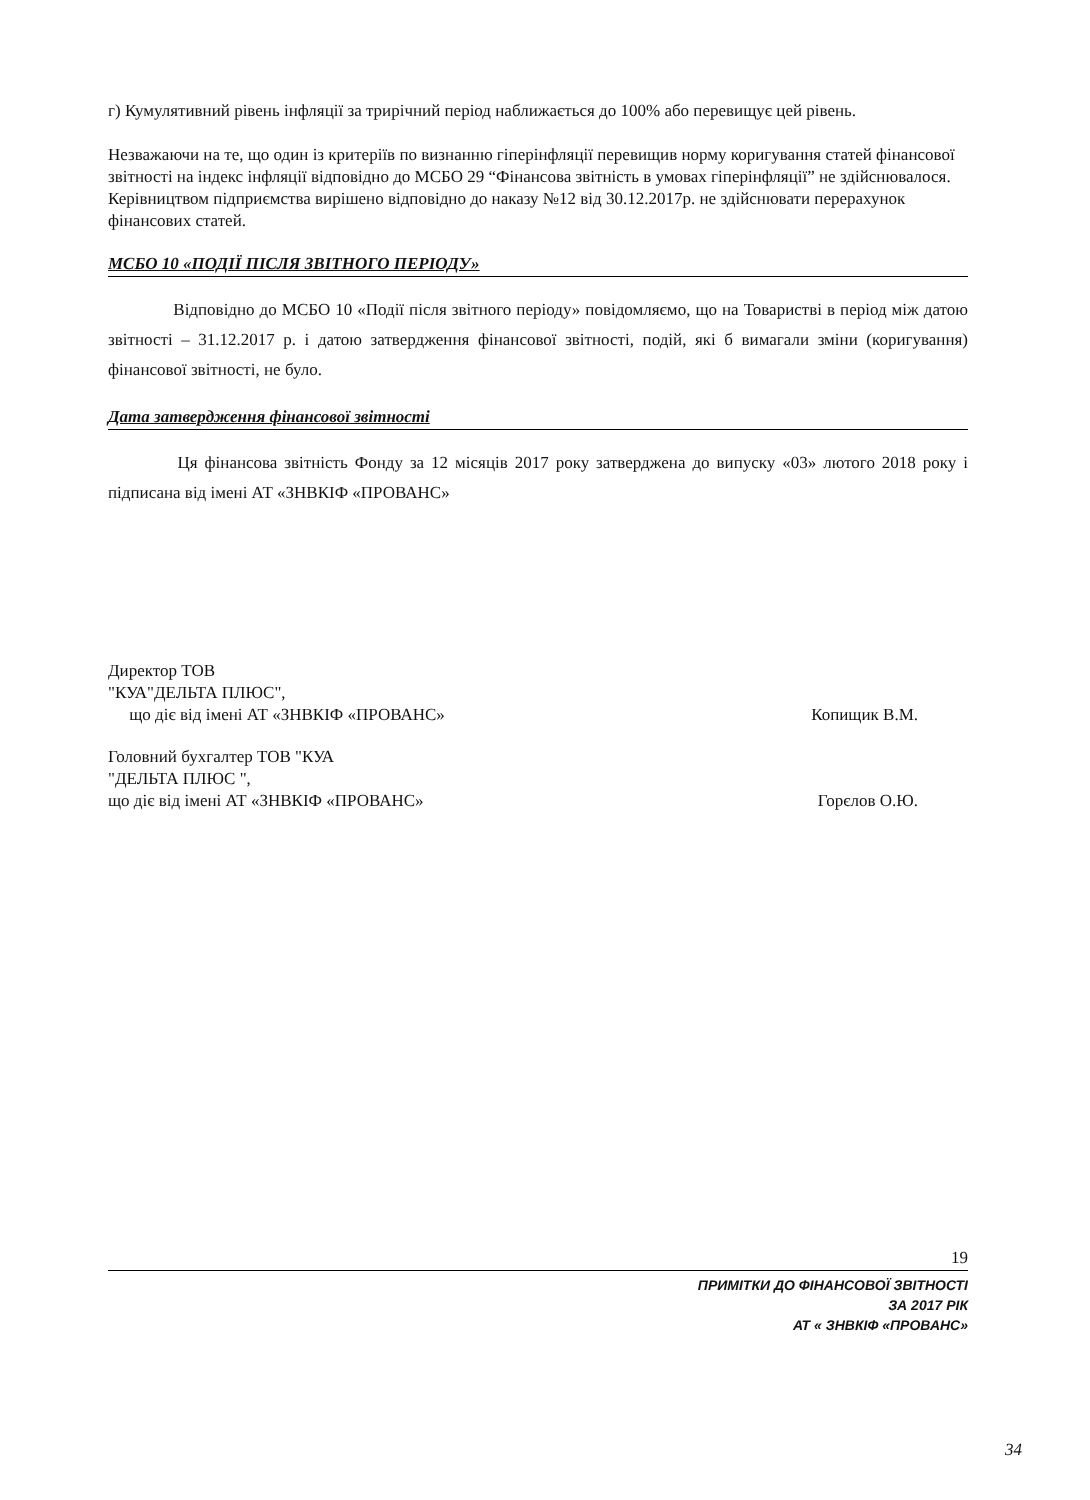г) Кумулятивний рівень інфляції за трирічний період наближається до 100% або перевищує цей рівень.
Незважаючи на те, що один із критеріїв по визнанню гіперінфляції перевищив норму коригування статей фінансової звітності на індекс інфляції відповідно до МСБО 29 “Фінансова звітність в умовах гіперінфляції” не здійснювалося. Керівництвом підприємства вирішено відповідно до наказу №12 від 30.12.2017р. не здійснювати перерахунок фінансових статей.
МСБО 10 «ПОДІЇ ПІСЛЯ ЗВІТНОГО ПЕРІОДУ»
Відповідно до МСБО 10 «Події після звітного періоду» повідомляємо, що на Товаристві в період між датою звітності – 31.12.2017 р. і датою затвердження фінансової звітності, подій, які б вимагали зміни (коригування) фінансової звітності, не було.
Дата затвердження фінансової звітності
Ця фінансова звітність Фонду за 12 місяців 2017 року затверджена до випуску «03» лютого 2018 року і підписана від імені АТ «ЗНВКІФ «ПРОВАНС»
Директор ТОВ
"КУА"ДЕЛЬТА ПЛЮС",
що діє від імені АТ «ЗНВКІФ «ПРОВАНС»
Копищик В.М.
Головний бухгалтер ТОВ "КУА
"ДЕЛЬТА ПЛЮС ",
що діє від імені АТ «ЗНВКІФ «ПРОВАНС»
Горєлов О.Ю.
19
ПРИМІТКИ ДО ФІНАНСОВОЇ ЗВІТНОСТІ
ЗА 2017 РІК
АТ « ЗНВКІФ «ПРОВАНС»
34